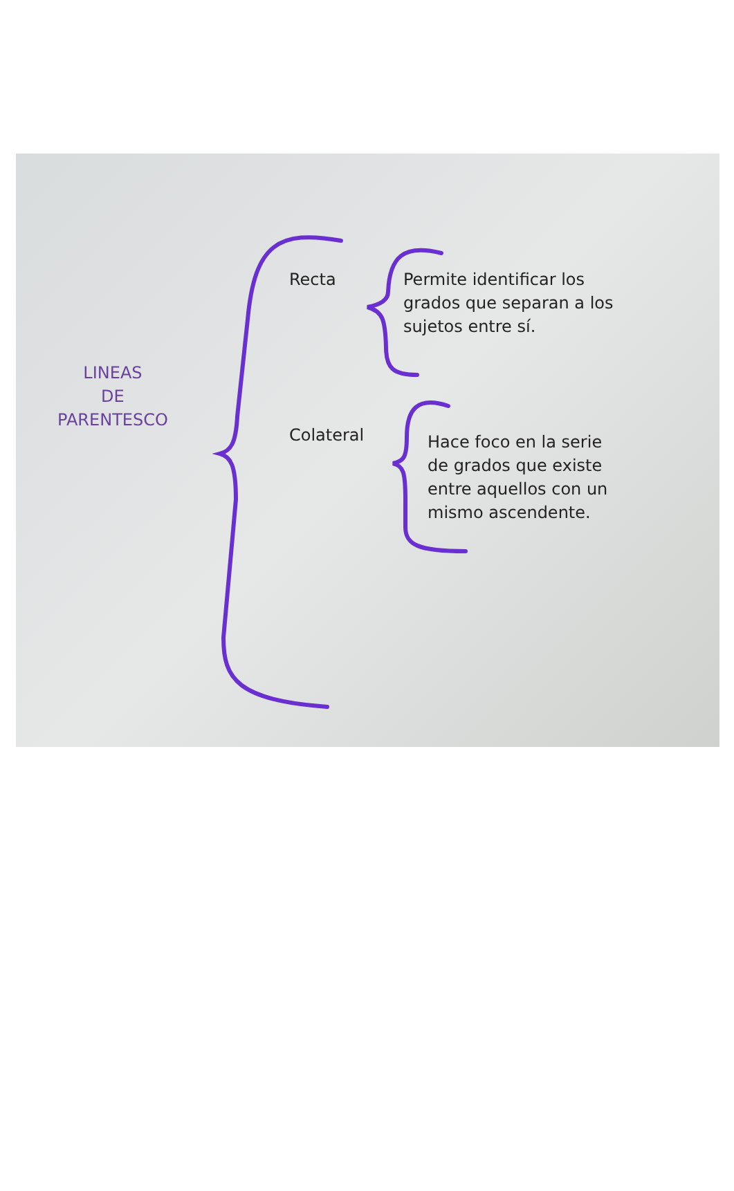LINEAS
DE
PARENTESCO
Recta
Permite identificar los
grados que separan a los
sujetos entre sí.
Colateral
Hace foco en la serie
de grados que existe
entre aquellos con un
mismo ascendente.